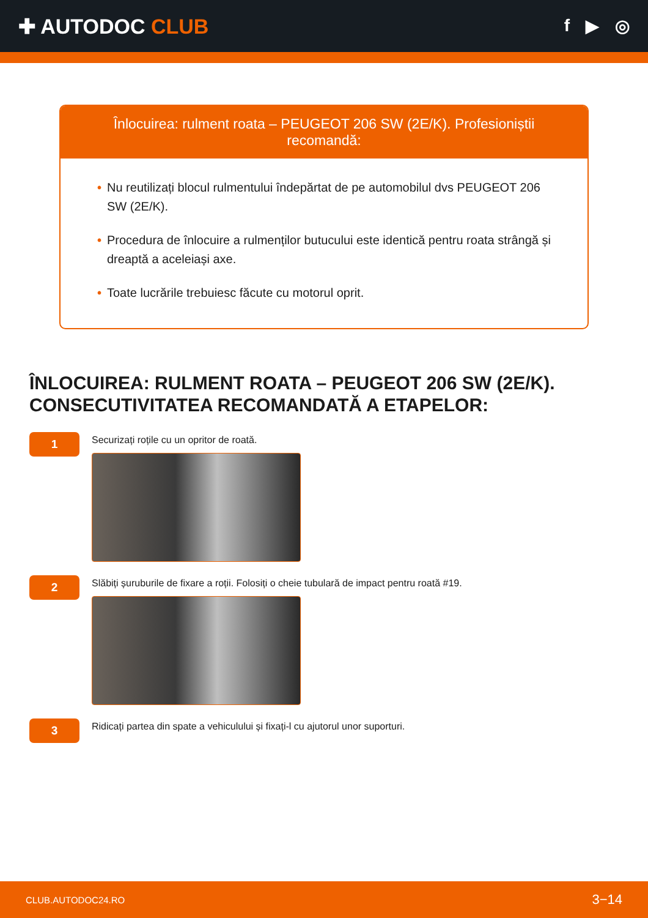✚ AUTODOC CLUB
f ▶ ◎
Înlocuirea: rulment roata – PEUGEOT 206 SW (2E/K). Profesioniștii recomandă:
• Nu reutilizați blocul rulmentului îndepărtat de pe automobilul dvs PEUGEOT 206 SW (2E/K).
• Procedura de înlocuire a rulmenților butucului este identică pentru roata strângă și dreaptă a aceleiași axe.
• Toate lucrările trebuiesc făcute cu motorul oprit.
ÎNLOCUIREA: RULMENT ROATA – PEUGEOT 206 SW (2E/K). CONSECUTIVITATEA RECOMANDATĂ A ETAPELOR:
1
Securizați roțile cu un opritor de roată.
2
Slăbiți șuruburile de fixare a roții. Folosiți o cheie tubulară de impact pentru roată #19.
3
Ridicați partea din spate a vehiculului și fixați-l cu ajutorul unor suporturi.
CLUB.AUTODOC24.RO 3−14